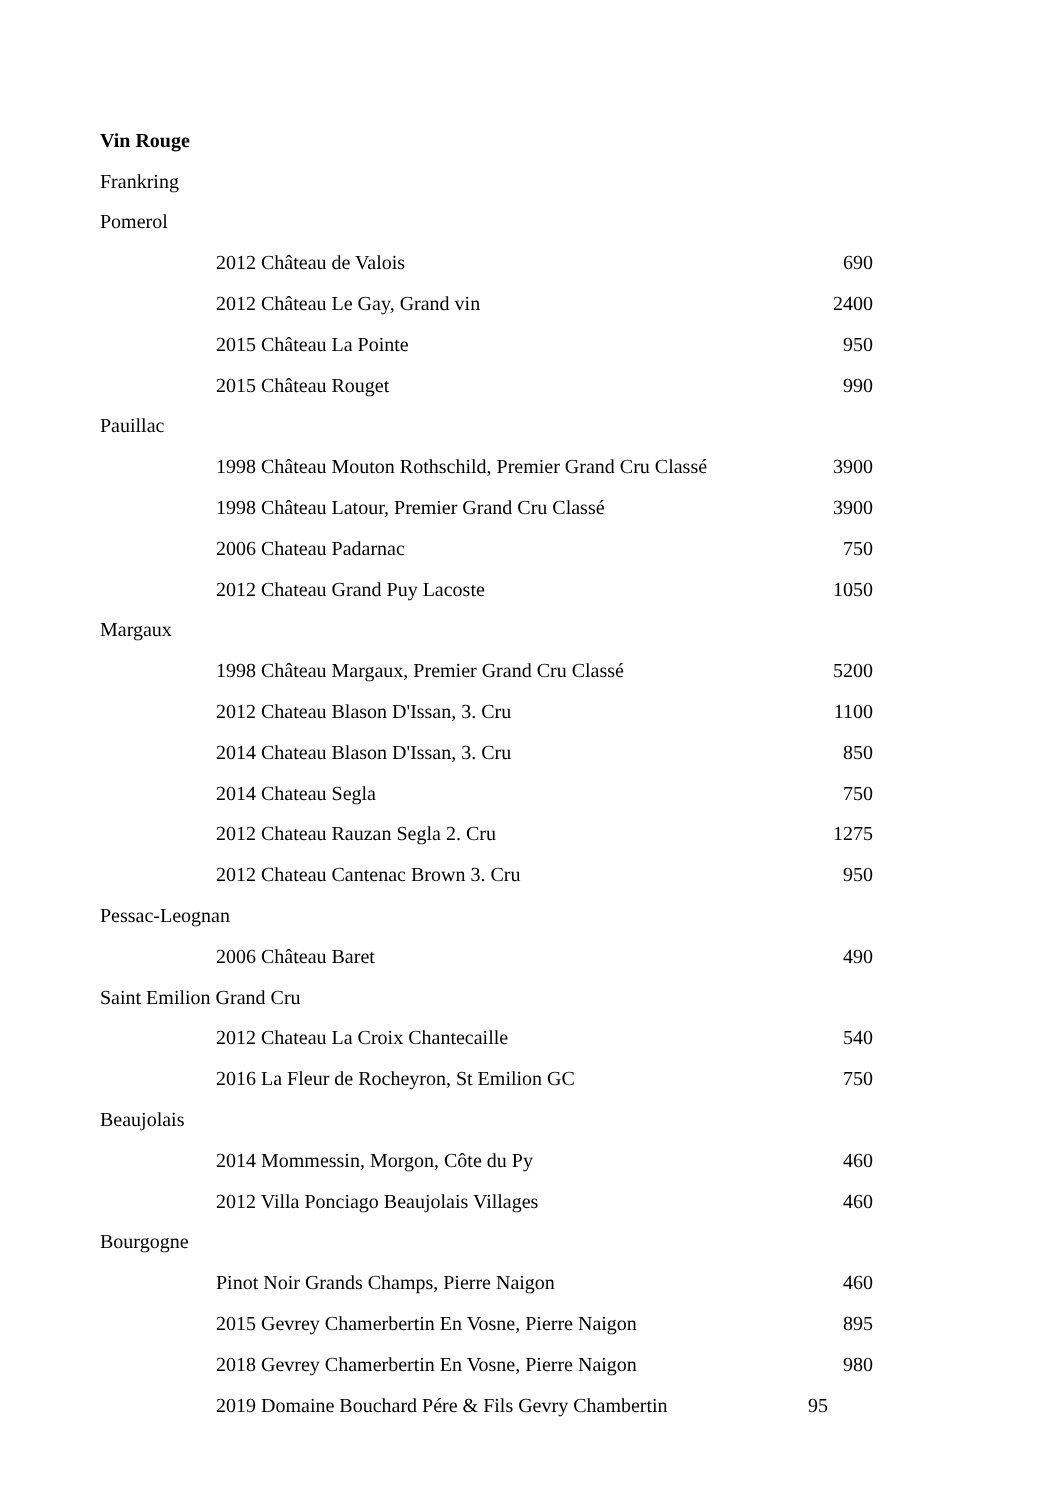| Vin Rouge | | |
| Frankring | | |
| Pomerol | | |
| | 2012 Château de Valois | 690 |
| | 2012 Château Le Gay, Grand vin | 2400 |
| | 2015 Château La Pointe | 950 |
| | 2015 Château Rouget | 990 |
| Pauillac | | |
| | 1998 Château Mouton Rothschild, Premier Grand Cru Classé | 3900 |
| | 1998 Château Latour, Premier Grand Cru Classé | 3900 |
| | 2006 Chateau Padarnac | 750 |
| | 2012 Chateau Grand Puy Lacoste | 1050 |
| Margaux | | |
| | 1998 Château Margaux, Premier Grand Cru Classé | 5200 |
| | 2012 Chateau Blason D'Issan, 3. Cru | 1100 |
| | 2014 Chateau Blason D'Issan, 3. Cru | 850 |
| | 2014 Chateau Segla | 750 |
| | 2012 Chateau Rauzan Segla 2. Cru | 1275 |
| | 2012 Chateau Cantenac Brown 3. Cru | 950 |
| Pessac-Leognan | | |
| | 2006 Château Baret | 490 |
| Saint Emilion Grand Cru | | |
| | 2012 Chateau La Croix Chantecaille | 540 |
| | 2016 La Fleur de Rocheyron, St Emilion GC | 750 |
| Beaujolais | | |
| | 2014 Mommessin, Morgon, Côte du Py | 460 |
| | 2012 Villa Ponciago Beaujolais Villages | 460 |
| Bourgogne | | |
| | Pinot Noir Grands Champs, Pierre Naigon | 460 |
| | 2015 Gevrey Chamerbertin En Vosne, Pierre Naigon | 895 |
| | 2018 Gevrey Chamerbertin En Vosne, Pierre Naigon | 980 |
| | 2019 Domaine Bouchard Pére & Fils Gevry Chambertin | 95 |